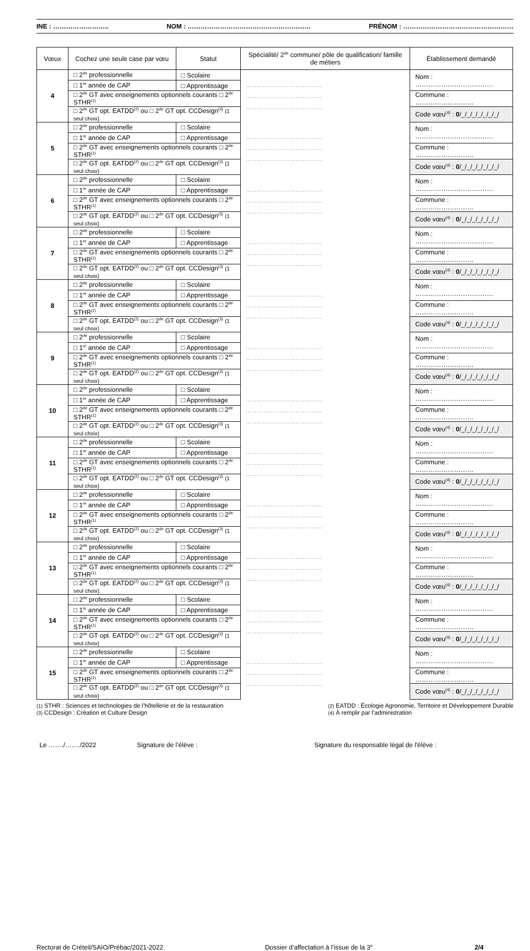INE : …………………….. NOM : ………………………………………………… PRÉNOM : ……………………………………………
| Vœux | Cochez une seule case par vœu | Statut | Spécialité/ 2<sup>de</sup> commune/ pôle de qualification/ famille de métiers | Établissement demandé |
| --- | --- | --- | --- | --- |
| 4 | □ 2<sup>de</sup> professionnelle | □ Scolaire | …………………………………… …………………………………… …………………………………… | Nom : ……………………………… |
| | □ 1<sup>re</sup> année de CAP | □ Apprentissage | | |
| | □ 2<sup>de</sup> GT avec enseignements optionnels courants □ 2<sup>de</sup> STHR<sup>(1)</sup> | | | Commune : ……………………… |
| | □ 2<sup>de</sup> GT opt. EATDD<sup>(2)</sup> ou □ 2<sup>de</sup> GT opt. CCDesign<sup>(3)</sup> (1 seul choix) | | | Code vœu<sup>(4)</sup> : 0 /_/_/_/_/_/_/_/ |
| 5 | □ 2<sup>de</sup> professionnelle | □ Scolaire | …………………………………… …………………………………… …………………………………… | Nom : ……………………………… |
| | □ 1<sup>re</sup> année de CAP | □ Apprentissage | | |
| | □ 2<sup>de</sup> GT avec enseignements optionnels courants □ 2<sup>de</sup> STHR<sup>(1)</sup> | | | Commune : ……………………… |
| | □ 2<sup>de</sup> GT opt. EATDD<sup>(2)</sup> ou □ 2<sup>de</sup> GT opt. CCDesign<sup>(3)</sup> (1 seul choix) | | | Code vœu<sup>(4)</sup> : 0 /_/_/_/_/_/_/_/ |
| 6 | □ 2<sup>de</sup> professionnelle | □ Scolaire | …………………………………… …………………………………… …………………………………… | Nom : ……………………………… |
| | □ 1<sup>re</sup> année de CAP | □ Apprentissage | | |
| | □ 2<sup>de</sup> GT avec enseignements optionnels courants □ 2<sup>de</sup> STHR<sup>(1)</sup> | | | Commune : ……………………… |
| | □ 2<sup>de</sup> GT opt. EATDD<sup>(2)</sup> ou □ 2<sup>de</sup> GT opt. CCDesign<sup>(3)</sup> (1 seul choix) | | | Code vœu<sup>(4)</sup> : 0 /_/_/_/_/_/_/_/ |
| 7 | □ 2<sup>de</sup> professionnelle | □ Scolaire | …………………………………… …………………………………… …………………………………… | Nom : ……………………………… |
| | □ 1<sup>re</sup> année de CAP | □ Apprentissage | | |
| | □ 2<sup>de</sup> GT avec enseignements optionnels courants □ 2<sup>de</sup> STHR<sup>(1)</sup> | | | Commune : ……………………… |
| | □ 2<sup>de</sup> GT opt. EATDD<sup>(2)</sup> ou □ 2<sup>de</sup> GT opt. CCDesign<sup>(3)</sup> (1 seul choix) | | | Code vœu<sup>(4)</sup> : 0 /_/_/_/_/_/_/_/ |
| 8 | □ 2<sup>de</sup> professionnelle | □ Scolaire | …………………………………… …………………………………… …………………………………… | Nom : ……………………………… |
| | □ 1<sup>re</sup> année de CAP | □ Apprentissage | | |
| | □ 2<sup>de</sup> GT avec enseignements optionnels courants □ 2<sup>de</sup> STHR<sup>(1)</sup> | | | Commune : ……………………… |
| | □ 2<sup>de</sup> GT opt. EATDD<sup>(2)</sup> ou □ 2<sup>de</sup> GT opt. CCDesign<sup>(3)</sup> (1 seul choix) | | | Code vœu<sup>(4)</sup> : 0 /_/_/_/_/_/_/_/ |
| 9 | □ 2<sup>de</sup> professionnelle | □ Scolaire | …………………………………… …………………………………… …………………………………… | Nom : ……………………………… |
| | □ 1<sup>re</sup> année de CAP | □ Apprentissage | | |
| | □ 2<sup>de</sup> GT avec enseignements optionnels courants □ 2<sup>de</sup> STHR<sup>(1)</sup> | | | Commune : ……………………… |
| | □ 2<sup>de</sup> GT opt. EATDD<sup>(2)</sup> ou □ 2<sup>de</sup> GT opt. CCDesign<sup>(3)</sup> (1 seul choix) | | | Code vœu<sup>(4)</sup> : 0 /_/_/_/_/_/_/_/ |
| 10 | □ 2<sup>de</sup> professionnelle | □ Scolaire | …………………………………… …………………………………… …………………………………… | Nom : ……………………………… |
| | □ 1<sup>re</sup> année de CAP | □ Apprentissage | | |
| | □ 2<sup>de</sup> GT avec enseignements optionnels courants □ 2<sup>de</sup> STHR<sup>(1)</sup> | | | Commune : ……………………… |
| | □ 2<sup>de</sup> GT opt. EATDD<sup>(2)</sup> ou □ 2<sup>de</sup> GT opt. CCDesign<sup>(3)</sup> (1 seul choix) | | | Code vœu<sup>(4)</sup> : 0 /_/_/_/_/_/_/_/ |
| 11 | □ 2<sup>de</sup> professionnelle | □ Scolaire | …………………………………… …………………………………… …………………………………… | Nom : ……………………………… |
| | □ 1<sup>re</sup> année de CAP | □ Apprentissage | | |
| | □ 2<sup>de</sup> GT avec enseignements optionnels courants □ 2<sup>de</sup> STHR<sup>(1)</sup> | | | Commune : ……………………… |
| | □ 2<sup>de</sup> GT opt. EATDD<sup>(2)</sup> ou □ 2<sup>de</sup> GT opt. CCDesign<sup>(3)</sup> (1 seul choix) | | | Code vœu<sup>(4)</sup> : 0 /_/_/_/_/_/_/_/ |
| 12 | □ 2<sup>de</sup> professionnelle | □ Scolaire | …………………………………… …………………………………… …………………………………… | Nom : ……………………………… |
| | □ 1<sup>re</sup> année de CAP | □ Apprentissage | | |
| | □ 2<sup>de</sup> GT avec enseignements optionnels courants □ 2<sup>de</sup> STHR<sup>(1)</sup> | | | Commune : ……………………… |
| | □ 2<sup>de</sup> GT opt. EATDD<sup>(2)</sup> ou □ 2<sup>de</sup> GT opt. CCDesign<sup>(3)</sup> (1 seul choix) | | | Code vœu<sup>(4)</sup> : 0 /_/_/_/_/_/_/_/ |
| 13 | □ 2<sup>de</sup> professionnelle | □ Scolaire | …………………………………… …………………………………… …………………………………… | Nom : ……………………………… |
| | □ 1<sup>re</sup> année de CAP | □ Apprentissage | | |
| | □ 2<sup>de</sup> GT avec enseignements optionnels courants □ 2<sup>de</sup> STHR<sup>(1)</sup> | | | Commune : ……………………… |
| | □ 2<sup>de</sup> GT opt. EATDD<sup>(2)</sup> ou □ 2<sup>de</sup> GT opt. CCDesign<sup>(3)</sup> (1 seul choix) | | | Code vœu<sup>(4)</sup> : 0 /_/_/_/_/_/_/_/ |
| 14 | □ 2<sup>de</sup> professionnelle | □ Scolaire | …………………………………… …………………………………… …………………………………… | Nom : ……………………………… |
| | □ 1<sup>re</sup> année de CAP | □ Apprentissage | | |
| | □ 2<sup>de</sup> GT avec enseignements optionnels courants □ 2<sup>de</sup> STHR<sup>(1)</sup> | | | Commune : ……………………… |
| | □ 2<sup>de</sup> GT opt. EATDD<sup>(2)</sup> ou □ 2<sup>de</sup> GT opt. CCDesign<sup>(3)</sup> (1 seul choix) | | | Code vœu<sup>(4)</sup> : 0 /_/_/_/_/_/_/_/ |
| 15 | □ 2<sup>de</sup> professionnelle | □ Scolaire | …………………………………… …………………………………… …………………………………… | Nom : ……………………………… |
| | □ 1<sup>re</sup> année de CAP | □ Apprentissage | | |
| | □ 2<sup>de</sup> GT avec enseignements optionnels courants □ 2<sup>de</sup> STHR<sup>(1)</sup> | | | Commune : ……………………… |
| | □ 2<sup>de</sup> GT opt. EATDD<sup>(2)</sup> ou □ 2<sup>de</sup> GT opt. CCDesign<sup>(3)</sup> (1 seul choix) | | | Code vœu<sup>(4)</sup> : 0 /_/_/_/_/_/_/_/ |
(1) STHR : Sciences et technologies de l’hôtellerie et de la restauration
(3) CCDesign : Création et Culture Design
(2) EATDD : Écologie Agronomie, Territoire et Développement Durable
(4) À remplir par l’administration
Le ……./……./2022 Signature de l’élève : Signature du responsable légal de l'élève :
Rectorat de Créteil/SAIO/Prébac/2021-2022 Dossier d’affectation à l’issue de la 3<sup>e</sup> 2/4